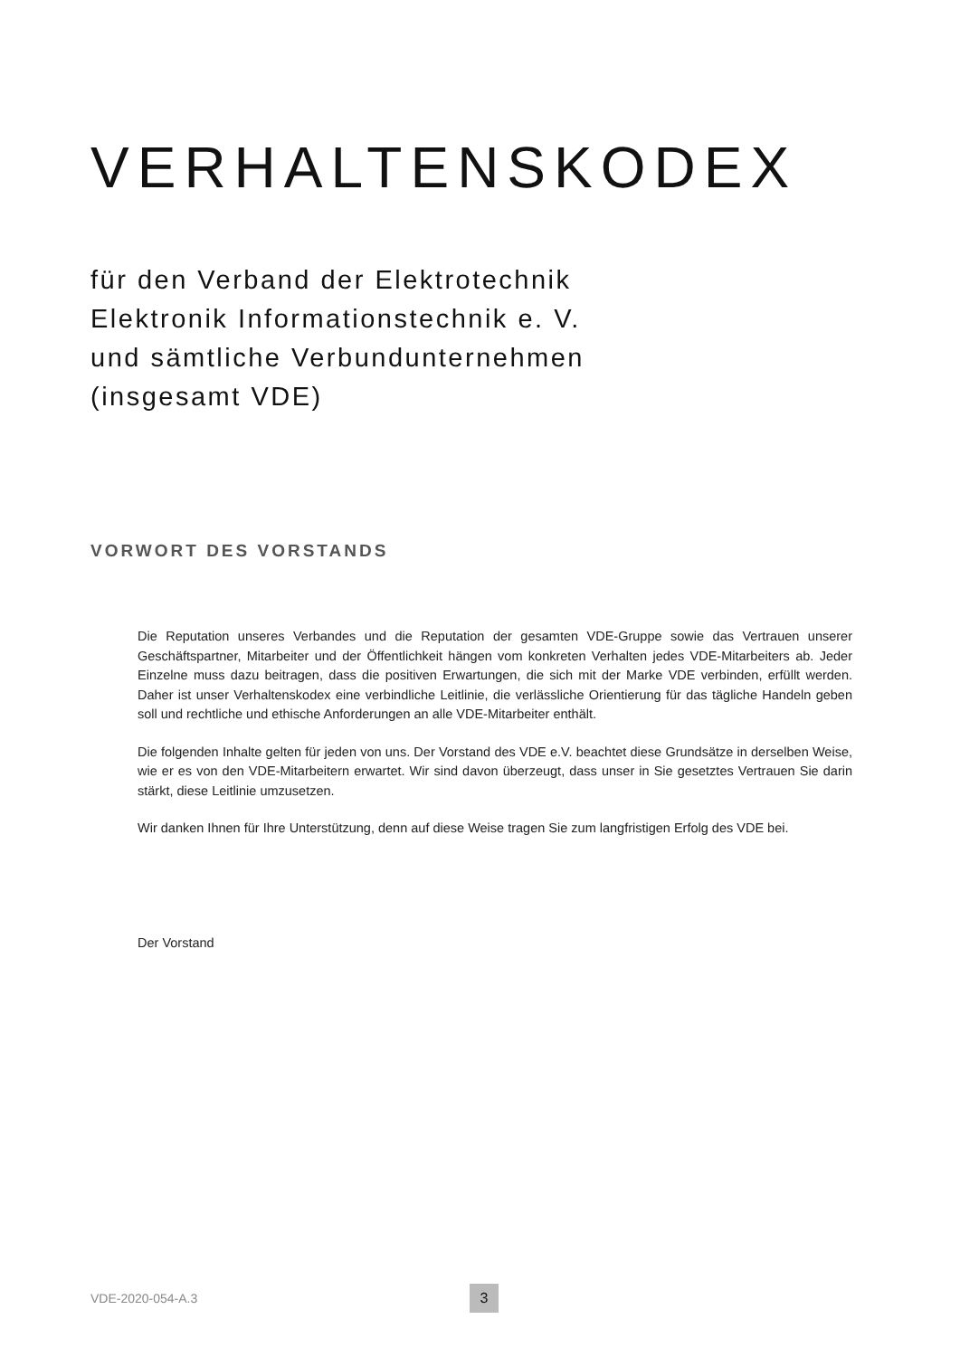VERHALTENSKODEX
für den Verband der Elektrotechnik
Elektronik Informationstechnik e. V.
und sämtliche Verbundunternehmen
(insgesamt VDE)
VORWORT DES VORSTANDS
Die Reputation unseres Verbandes und die Reputation der gesamten VDE-Gruppe sowie das Vertrauen unserer Geschäftspartner, Mitarbeiter und der Öffentlichkeit hängen vom konkreten Verhalten jedes VDE-Mitarbeiters ab. Jeder Einzelne muss dazu beitragen, dass die positiven Erwartungen, die sich mit der Marke VDE verbinden, erfüllt werden. Daher ist unser Verhaltenskodex eine verbindliche Leitlinie, die verlässliche Orientierung für das tägliche Handeln geben soll und rechtliche und ethische Anforderungen an alle VDE-Mitarbeiter enthält.
Die folgenden Inhalte gelten für jeden von uns. Der Vorstand des VDE e.V. beachtet diese Grundsätze in derselben Weise, wie er es von den VDE-Mitarbeitern erwartet. Wir sind davon überzeugt, dass unser in Sie gesetztes Vertrauen Sie darin stärkt, diese Leitlinie umzusetzen.
Wir danken Ihnen für Ihre Unterstützung, denn auf diese Weise tragen Sie zum langfristigen Erfolg des VDE bei.
Der Vorstand
VDE-2020-054-A.3 3